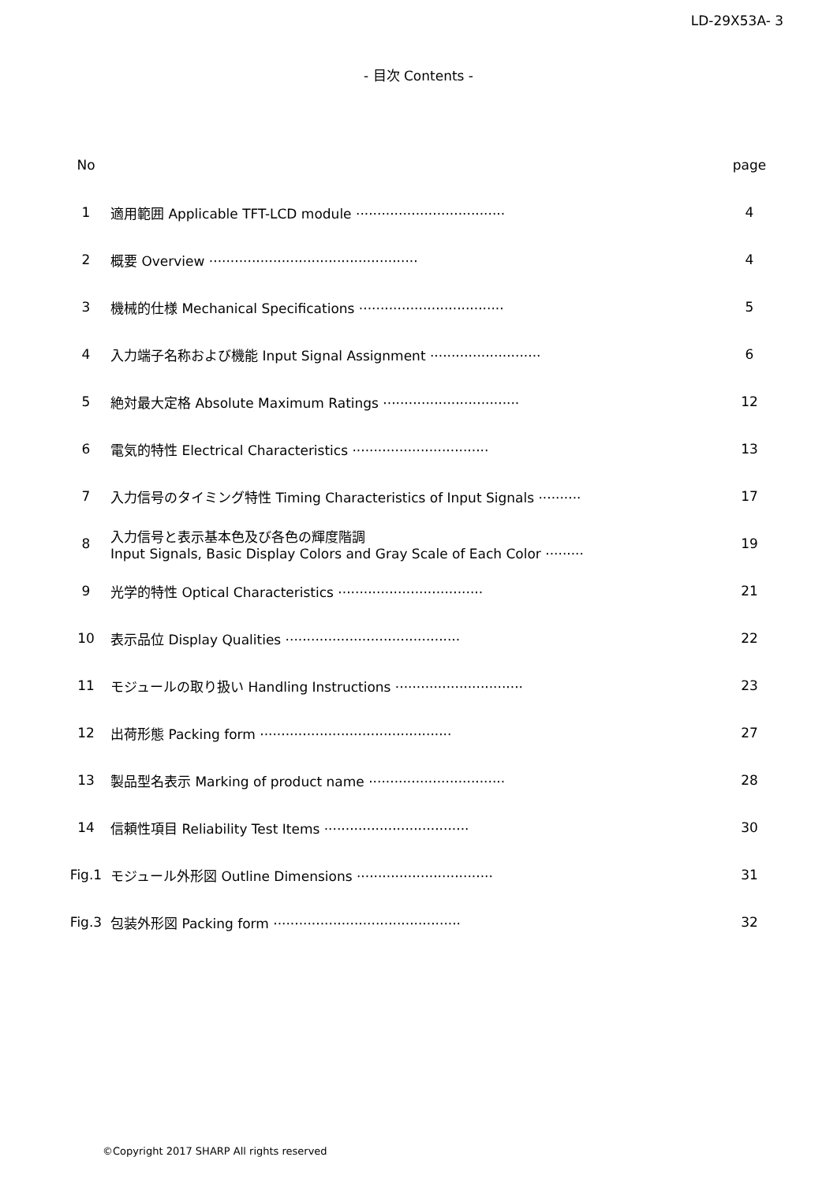LD-29X53A- 3
- 目次 Contents -
| No | | page |
| 1 | 適用範囲 Applicable TFT-LCD module ··································· | 4 |
| 2 | 概要 Overview ················································· | 4 |
| 3 | 機械的仕様 Mechanical Specifications ·································· | 5 |
| 4 | 入力端子名称および機能 Input Signal Assignment ·························· | 6 |
| 5 | 絶対最大定格 Absolute Maximum Ratings ································ | 12 |
| 6 | 電気的特性 Electrical Characteristics ································ | 13 |
| 7 | 入力信号のタイミング特性 Timing Characteristics of Input Signals ·········· | 17 |
| 8 | 入力信号と表示基本色及び各色の輝度階調 Input Signals, Basic Display Colors and Gray Scale of Each Color ········· | 19 |
| 9 | 光学的特性 Optical Characteristics ·································· | 21 |
| 10 | 表示品位 Display Qualities ········································· | 22 |
| 11 | モジュールの取り扱い Handling Instructions ······························ | 23 |
| 12 | 出荷形態 Packing form ············································· | 27 |
| 13 | 製品型名表示 Marking of product name ································ | 28 |
| 14 | 信頼性項目 Reliability Test Items ·································· | 30 |
| Fig.1 | モジュール外形図 Outline Dimensions ································ | 31 |
| Fig.3 | 包装外形図 Packing form ············································ | 32 |
©Copyright 2017 SHARP All rights reserved